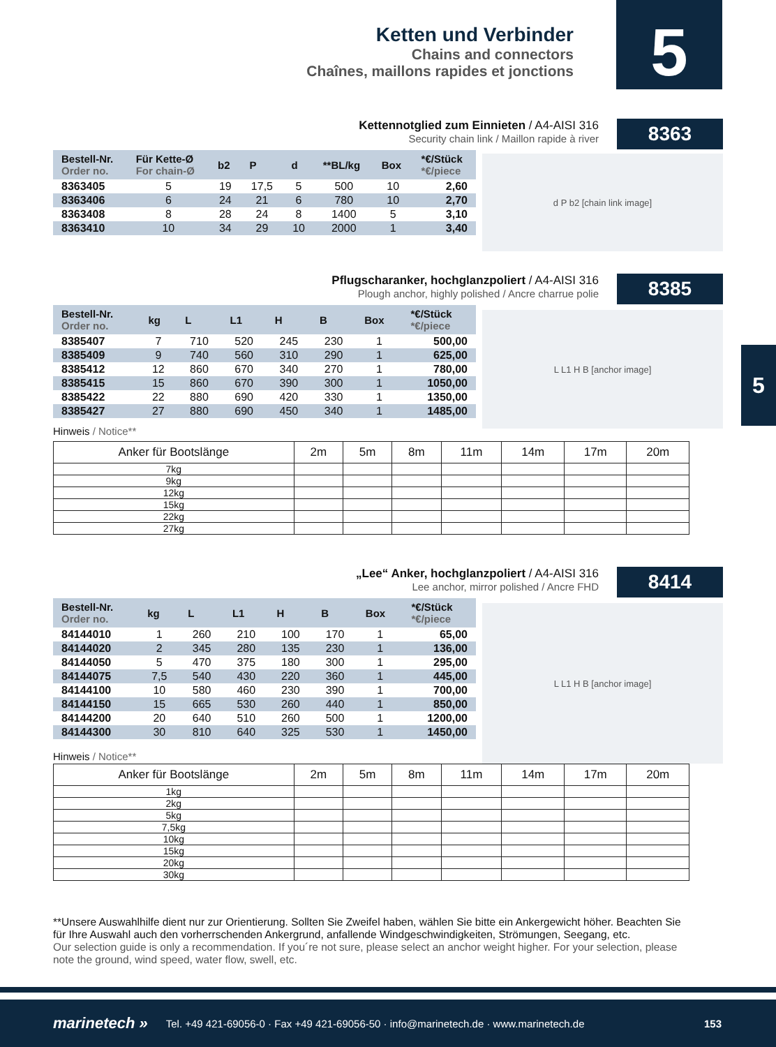Ketten und Verbinder
Chains and connectors
Chaînes, maillons rapides et jonctions
5
5
8363
Kettennotglied zum Einnieten / A4-AISI 316
Security chain link / Maillon rapide à river
d P b2 [chain link image]
| Bestell-Nr. Order no. | Für Kette-Ø For chain-Ø | b2 | P | d | **BL/kg | Box | *€/Stück *€/piece |
| --- | --- | --- | --- | --- | --- | --- | --- |
| 8363405 | 5 | 19 | 17,5 | 5 | 500 | 10 | 2,60 |
| 8363406 | 6 | 24 | 21 | 6 | 780 | 10 | 2,70 |
| 8363408 | 8 | 28 | 24 | 8 | 1400 | 5 | 3,10 |
| 8363410 | 10 | 34 | 29 | 10 | 2000 | 1 | 3,40 |
8385
Pflugscharanker, hochglanzpoliert / A4-AISI 316
Plough anchor, highly polished / Ancre charrue polie
L L1 H B [anchor image]
| Bestell-Nr. Order no. | kg | L | L1 | H | B | Box | *€/Stück *€/piece |
| --- | --- | --- | --- | --- | --- | --- | --- |
| 8385407 | 7 | 710 | 520 | 245 | 230 | 1 | 500,00 |
| 8385409 | 9 | 740 | 560 | 310 | 290 | 1 | 625,00 |
| 8385412 | 12 | 860 | 670 | 340 | 270 | 1 | 780,00 |
| 8385415 | 15 | 860 | 670 | 390 | 300 | 1 | 1050,00 |
| 8385422 | 22 | 880 | 690 | 420 | 330 | 1 | 1350,00 |
| 8385427 | 27 | 880 | 690 | 450 | 340 | 1 | 1485,00 |
Hinweis / Notice**
| Anker für Bootslänge | 2m | 5m | 8m | 11m | 14m | 17m | 20m |
| --- | --- | --- | --- | --- | --- | --- | --- |
| 7kg | | | | | | | |
| 9kg | | | | | | | |
| 12kg | | | | | | | |
| 15kg | | | | | | | |
| 22kg | | | | | | | |
| 27kg | | | | | | | |
8414
„Lee“ Anker, hochglanzpoliert / A4-AISI 316
Lee anchor, mirror polished / Ancre FHD
L L1 H B [anchor image]
| Bestell-Nr. Order no. | kg | L | L1 | H | B | Box | *€/Stück *€/piece |
| --- | --- | --- | --- | --- | --- | --- | --- |
| 84144010 | 1 | 260 | 210 | 100 | 170 | 1 | 65,00 |
| 84144020 | 2 | 345 | 280 | 135 | 230 | 1 | 136,00 |
| 84144050 | 5 | 470 | 375 | 180 | 300 | 1 | 295,00 |
| 84144075 | 7,5 | 540 | 430 | 220 | 360 | 1 | 445,00 |
| 84144100 | 10 | 580 | 460 | 230 | 390 | 1 | 700,00 |
| 84144150 | 15 | 665 | 530 | 260 | 440 | 1 | 850,00 |
| 84144200 | 20 | 640 | 510 | 260 | 500 | 1 | 1200,00 |
| 84144300 | 30 | 810 | 640 | 325 | 530 | 1 | 1450,00 |
Hinweis / Notice**
| Anker für Bootslänge | 2m | 5m | 8m | 11m | 14m | 17m | 20m |
| --- | --- | --- | --- | --- | --- | --- | --- |
| 1kg | | | | | | | |
| 2kg | | | | | | | |
| 5kg | | | | | | | |
| 7,5kg | | | | | | | |
| 10kg | | | | | | | |
| 15kg | | | | | | | |
| 20kg | | | | | | | |
| 30kg | | | | | | | |
**Unsere Auswahlhilfe dient nur zur Orientierung. Sollten Sie Zweifel haben, wählen Sie bitte ein Ankergewicht höher. Beachten Sie für Ihre Auswahl auch den vorherrschenden Ankergrund, anfallende Windgeschwindigkeiten, Strömungen, Seegang, etc.
Our selection guide is only a recommendation. If you´re not sure, please select an anchor weight higher. For your selection, please note the ground, wind speed, water flow, swell, etc.
marinetech » Tel. +49 421-69056-0 · Fax +49 421-69056-50 · info@marinetech.de · www.marinetech.de 153